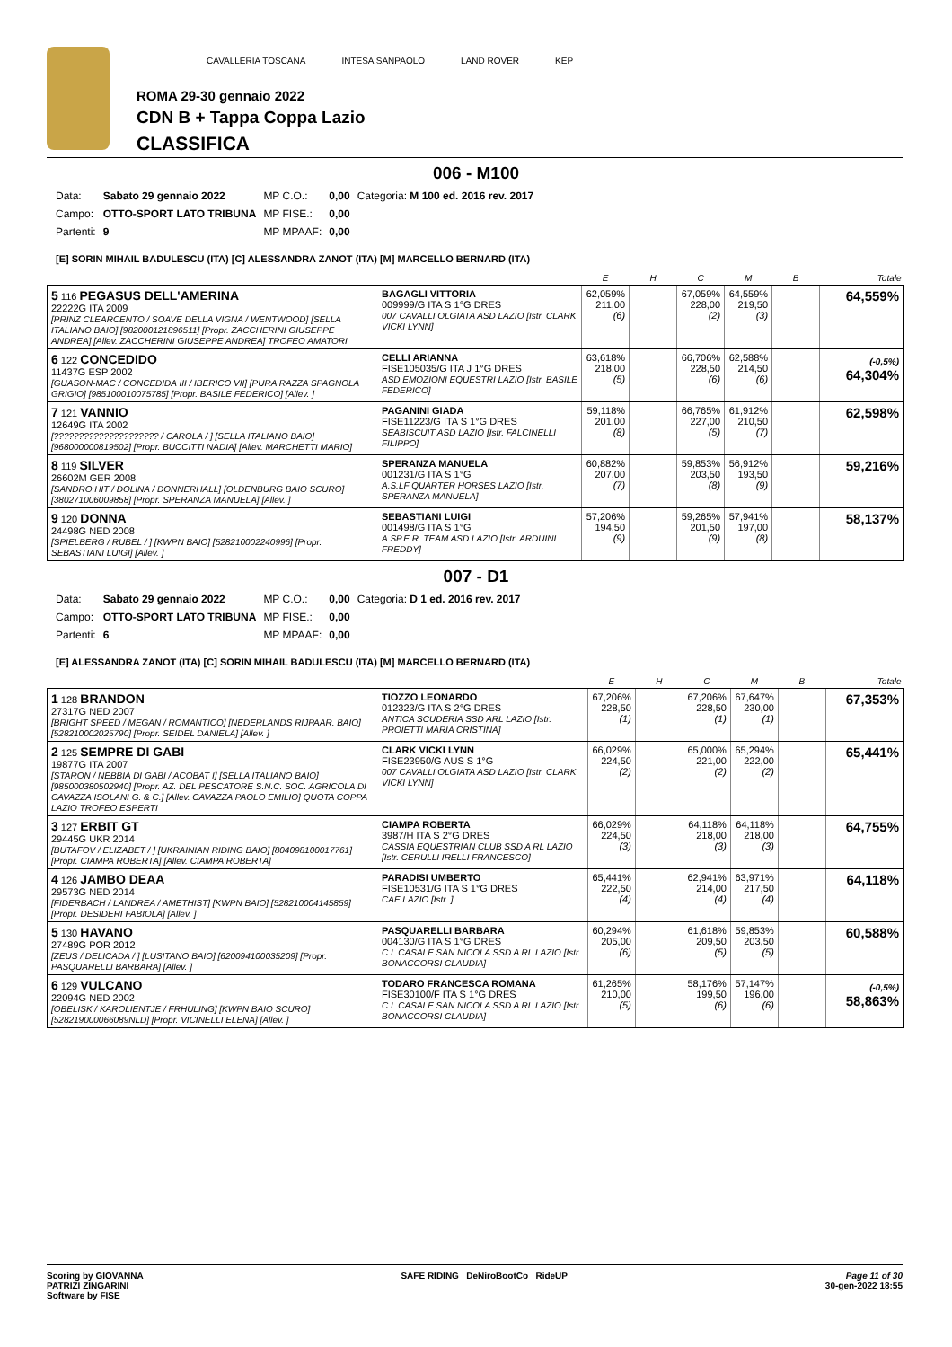CAVALLERIA TOSCANA INTESA SANPAOLO LAND ROVER KEP
ROMA 29-30 gennaio 2022
CDN B + Tappa Coppa Lazio
CLASSIFICA
006 - M100
| Data: | Sabato 29 gennaio 2022 | MP C.O.: | 0,00 | Categoria: M 100 ed. 2016 rev. 2017 |
| Campo: | OTTO-SPORT LATO TRIBUNA | MP FISE.: | 0,00 | |
| Partenti: | 9 | MP MPAAF: | 0,00 | |
[E] SORIN MIHAIL BADULESCU (ITA) [C] ALESSANDRA ZANOT (ITA) [M] MARCELLO BERNARD (ITA)
| | | E | H | C | M | B | Totale |
| --- | --- | --- | --- | --- | --- | --- | --- |
| 5 116 PEGASUS DELL'AMERINA 22222G ITA 2009 [PRINZ CLEARCENTO / SOAVE DELLA VIGNA / WENTWOOD] [SELLA ITALIANO BAIO] [982000121896511] [Propr. ZACCHERINI GIUSEPPE ANDREA] [Allev. ZACCHERINI GIUSEPPE ANDREA] TROFEO AMATORI | BAGAGLI VITTORIA 009999/G ITA S 1°G DRES 007 CAVALLI OLGIATA ASD LAZIO [Istr. CLARK VICKI LYNN] | 62,059% 211,00 (6) | | 67,059% 228,00 (2) | 64,559% 219,50 (3) | | 64,559% |
| 6 122 CONCEDIDO 11437G ESP 2002 [GUASON-MAC / CONCEDIDA III / IBERICO VII] [PURA RAZZA SPAGNOLA GRIGIO] [985100010075785] [Propr. BASILE FEDERICO] [Allev. ] | CELLI ARIANNA FISE105035/G ITA J 1°G DRES ASD EMOZIONI EQUESTRI LAZIO [Istr. BASILE FEDERICO] | 63,618% 218,00 (5) | | 66,706% 228,50 (6) | 62,588% 214,50 (6) | | (-0,5%) 64,304% |
| 7 121 VANNIO 12649G ITA 2002 [????????????????????? / CAROLA / ] [SELLA ITALIANO BAIO] [968000000819502] [Propr. BUCCITTI NADIA] [Allev. MARCHETTI MARIO] | PAGANINI GIADA FISE11223/G ITA S 1°G DRES SEABISCUIT ASD LAZIO [Istr. FALCINELLI FILIPPO] | 59,118% 201,00 (8) | | 66,765% 227,00 (5) | 61,912% 210,50 (7) | | 62,598% |
| 8 119 SILVER 26602M GER 2008 [SANDRO HIT / DOLINA / DONNERHALL] [OLDENBURG BAIO SCURO] [380271006009858] [Propr. SPERANZA MANUELA] [Allev. ] | SPERANZA MANUELA 001231/G ITA S 1°G A.S.LF QUARTER HORSES LAZIO [Istr. SPERANZA MANUELA] | 60,882% 207,00 (7) | | 59,853% 203,50 (8) | 56,912% 193,50 (9) | | 59,216% |
| 9 120 DONNA 24498G NED 2008 [SPIELBERG / RUBEL / ] [KWPN BAIO] [528210002240996] [Propr. SEBASTIANI LUIGI] [Allev. ] | SEBASTIANI LUIGI 001498/G ITA S 1°G A.SP.E.R. TEAM ASD LAZIO [Istr. ARDUINI FREDDY] | 57,206% 194,50 (9) | | 59,265% 201,50 (9) | 57,941% 197,00 (8) | | 58,137% |
007 - D1
| Data: | Sabato 29 gennaio 2022 | MP C.O.: | 0,00 | Categoria: D 1 ed. 2016 rev. 2017 |
| Campo: | OTTO-SPORT LATO TRIBUNA | MP FISE.: | 0,00 | |
| Partenti: | 6 | MP MPAAF: | 0,00 | |
[E] ALESSANDRA ZANOT (ITA) [C] SORIN MIHAIL BADULESCU (ITA) [M] MARCELLO BERNARD (ITA)
| | | E | H | C | M | B | Totale |
| --- | --- | --- | --- | --- | --- | --- | --- |
| 1 128 BRANDON 27317G NED 2007 [BRIGHT SPEED / MEGAN / ROMANTICO] [NEDERLANDS RIJPAAR. BAIO] [528210002025790] [Propr. SEIDEL DANIELA] [Allev. ] | TIOZZO LEONARDO 012323/G ITA S 2°G DRES ANTICA SCUDERIA SSD ARL LAZIO [Istr. PROIETTI MARIA CRISTINA] | 67,206% 228,50 (1) | | 67,206% 228,50 (1) | 67,647% 230,00 (1) | | 67,353% |
| 2 125 SEMPRE DI GABI 19877G ITA 2007 [STARON / NEBBIA DI GABI / ACOBAT I] [SELLA ITALIANO BAIO] [985000380502940] [Propr. AZ. DEL PESCATORE S.N.C. SOC. AGRICOLA DI CAVAZZA ISOLANI G. & C.] [Allev. CAVAZZA PAOLO EMILIO] QUOTA COPPA LAZIO TROFEO ESPERTI | CLARK VICKI LYNN FISE23950/G AUS S 1°G 007 CAVALLI OLGIATA ASD LAZIO [Istr. CLARK VICKI LYNN] | 66,029% 224,50 (2) | | 65,000% 221,00 (2) | 65,294% 222,00 (2) | | 65,441% |
| 3 127 ERBIT GT 29445G UKR 2014 [BUTAFOV / ELIZABET / ] [UKRAINIAN RIDING BAIO] [804098100017761] [Propr. CIAMPA ROBERTA] [Allev. CIAMPA ROBERTA] | CIAMPA ROBERTA 3987/H ITA S 2°G DRES CASSIA EQUESTRIAN CLUB SSD A RL LAZIO [Istr. CERULLI IRELLI FRANCESCO] | 66,029% 224,50 (3) | | 64,118% 218,00 (3) | 64,118% 218,00 (3) | | 64,755% |
| 4 126 JAMBO DEAA 29573G NED 2014 [FIDERBACH / LANDREA / AMETHIST] [KWPN BAIO] [528210004145859] [Propr. DESIDERI FABIOLA] [Allev. ] | PARADISI UMBERTO FISE10531/G ITA S 1°G DRES CAE LAZIO [Istr. ] | 65,441% 222,50 (4) | | 62,941% 214,00 (4) | 63,971% 217,50 (4) | | 64,118% |
| 5 130 HAVANO 27489G POR 2012 [ZEUS / DELICADA / ] [LUSITANO BAIO] [620094100035209] [Propr. PASQUARELLI BARBARA] [Allev. ] | PASQUARELLI BARBARA 004130/G ITA S 1°G DRES C.I. CASALE SAN NICOLA SSD A RL LAZIO [Istr. BONACCORSI CLAUDIA] | 60,294% 205,00 (6) | | 61,618% 209,50 (5) | 59,853% 203,50 (5) | | 60,588% |
| 6 129 VULCANO 22094G NED 2002 [OBELISK / KAROLIENTJE / FRHULING] [KWPN BAIO SCURO] [528219000066089NLD] [Propr. VICINELLI ELENA] [Allev. ] | TODARO FRANCESCA ROMANA FISE30100/F ITA S 1°G DRES C.I. CASALE SAN NICOLA SSD A RL LAZIO [Istr. BONACCORSI CLAUDIA] | 61,265% 210,00 (5) | | 58,176% 199,50 (6) | 57,147% 196,00 (6) | | (-0,5%) 58,863% |
Scoring by GIOVANNA
PATRIZI ZINGARINI
Software by FISE
SAFE RIDING DeNiroBootCo RideUP
Page 11 of 30
30-gen-2022 18:55